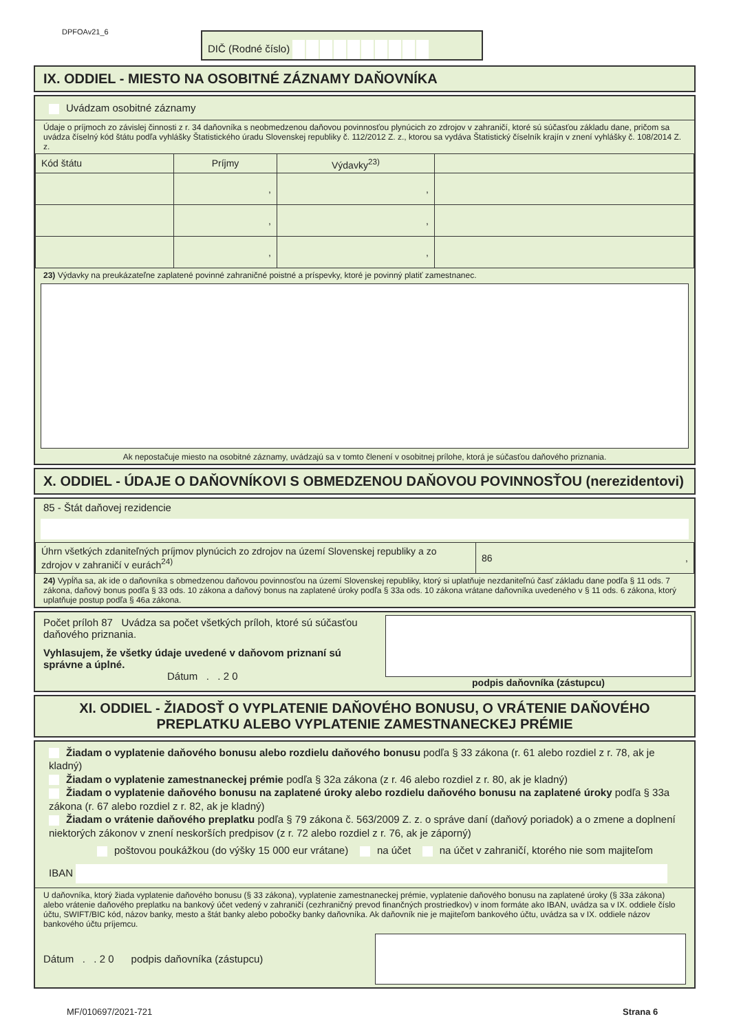DPFOAv21_6 DIČ (Rodné číslo)
IX. ODDIEL - MIESTO NA OSOBITNÉ ZÁZNAMY DAŇOVNÍKA
Uvádzam osobitné záznamy
Údaje o príjmoch zo závislej činnosti z r. 34 daňovníka s neobmedzenou daňovou povinnosťou plynúcich zo zdrojov v zahraničí, ktoré sú súčasťou základu dane, pričom sa uvádza číselný kód štátu podľa vyhlášky Štatistického úradu Slovenskej republiky č. 112/2012 Z. z., ktorou sa vydáva Štatistický číselník krajín v znení vyhlášky č. 108/2014 Z. z.
| Kód štátu | Príjmy | Výdavky<sup>23)</sup> | |
| | , | , | |
| | , | , | |
| | , | , | |
23) Výdavky na preukázateľne zaplatené povinné zahraničné poistné a príspevky, ktoré je povinný platiť zamestnanec.
Ak nepostačuje miesto na osobitné záznamy, uvádzajú sa v tomto členení v osobitnej prílohe, ktorá je súčasťou daňového priznania.
X. ODDIEL - ÚDAJE O DAŇOVNÍKOVI S OBMEDZENOU DAŇOVOU POVINNOSŤOU (nerezidentovi)
85 - Štát daňovej rezidencie
| Úhrn všetkých zdaniteľných príjmov plynúcich zo zdrojov na území Slovenskej republiky a zo zdrojov v zahraničí v eurách<sup>24)</sup> | 86 , |
24) Vypĺňa sa, ak ide o daňovníka s obmedzenou daňovou povinnosťou na území Slovenskej republiky, ktorý si uplatňuje nezdaniteľnú časť základu dane podľa § 11 ods. 7 zákona, daňový bonus podľa § 33 ods. 10 zákona a daňový bonus na zaplatené úroky podľa § 33a ods. 10 zákona vrátane daňovníka uvedeného v § 11 ods. 6 zákona, ktorý uplatňuje postup podľa § 46a zákona.
Počet príloh 87 Uvádza sa počet všetkých príloh, ktoré sú súčasťou daňového priznania.
Vyhlasujem, že všetky údaje uvedené v daňovom priznaní sú správne a úplné.
Dátum . . 2 0
podpis daňovníka (zástupcu)
XI. ODDIEL - ŽIADOSŤ O VYPLATENIE DAŇOVÉHO BONUSU, O VRÁTENIE DAŇOVÉHO PREPLATKU ALEBO VYPLATENIE ZAMESTNANECKEJ PRÉMIE
Žiadam o vyplatenie daňového bonusu alebo rozdielu daňového bonusu podľa § 33 zákona (r. 61 alebo rozdiel z r. 78, ak je kladný)
Žiadam o vyplatenie zamestnaneckej prémie podľa § 32a zákona (z r. 46 alebo rozdiel z r. 80, ak je kladný)
Žiadam o vyplatenie daňového bonusu na zaplatené úroky alebo rozdielu daňového bonusu na zaplatené úroky podľa § 33a zákona (r. 67 alebo rozdiel z r. 82, ak je kladný)
Žiadam o vrátenie daňového preplatku podľa § 79 zákona č. 563/2009 Z. z. o správe daní (daňový poriadok) a o zmene a doplnení niektorých zákonov v znení neskorších predpisov (z r. 72 alebo rozdiel z r. 76, ak je záporný)
poštovou poukážkou (do výšky 15 000 eur vrátane) na účet na účet v zahraničí, ktorého nie som majiteľom
IBAN
U daňovníka, ktorý žiada vyplatenie daňového bonusu (§ 33 zákona), vyplatenie zamestnaneckej prémie, vyplatenie daňového bonusu na zaplatené úroky (§ 33a zákona) alebo vrátenie daňového preplatku na bankový účet vedený v zahraničí (cezhraničný prevod finančných prostriedkov) v inom formáte ako IBAN, uvádza sa v IX. oddiele číslo účtu, SWIFT/BIC kód, názov banky, mesto a štát banky alebo pobočky banky daňovníka. Ak daňovník nie je majiteľom bankového účtu, uvádza sa v IX. oddiele názov bankového účtu príjemcu.
Dátum . . 2 0 podpis daňovníka (zástupcu)
MF/010697/2021-721 Strana 6